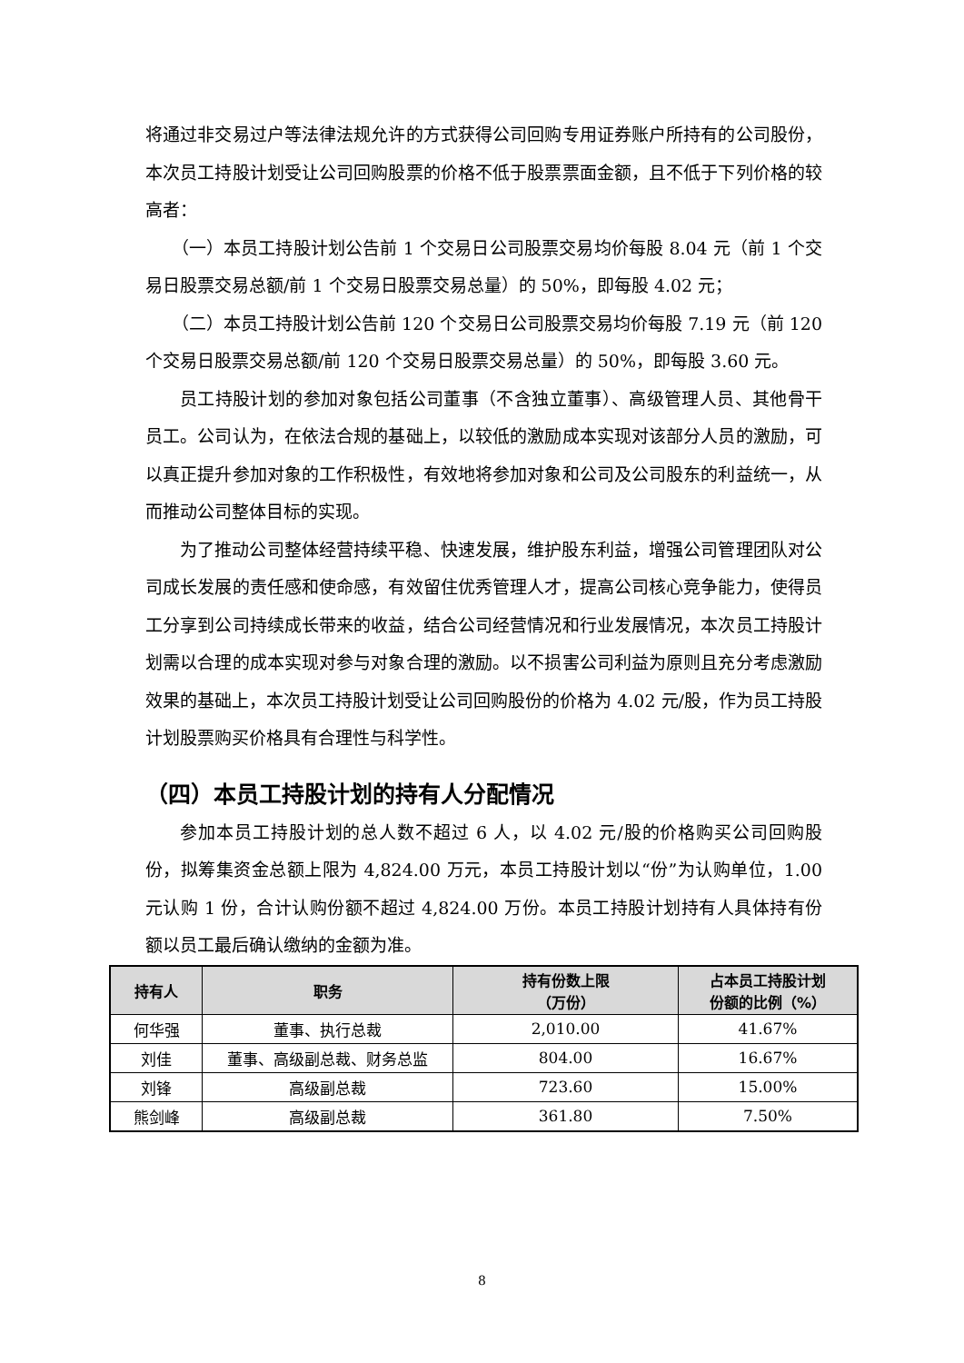将通过非交易过户等法律法规允许的方式获得公司回购专用证券账户所持有的公司股份，本次员工持股计划受让公司回购股票的价格不低于股票票面金额，且不低于下列价格的较高者：
（一）本员工持股计划公告前 1 个交易日公司股票交易均价每股 8.04 元（前 1 个交易日股票交易总额/前 1 个交易日股票交易总量）的 50%，即每股 4.02 元；
（二）本员工持股计划公告前 120 个交易日公司股票交易均价每股 7.19 元（前 120 个交易日股票交易总额/前 120 个交易日股票交易总量）的 50%，即每股 3.60 元。
员工持股计划的参加对象包括公司董事（不含独立董事）、高级管理人员、其他骨干员工。公司认为，在依法合规的基础上，以较低的激励成本实现对该部分人员的激励，可以真正提升参加对象的工作积极性，有效地将参加对象和公司及公司股东的利益统一，从而推动公司整体目标的实现。
为了推动公司整体经营持续平稳、快速发展，维护股东利益，增强公司管理团队对公司成长发展的责任感和使命感，有效留住优秀管理人才，提高公司核心竞争能力，使得员工分享到公司持续成长带来的收益，结合公司经营情况和行业发展情况，本次员工持股计划需以合理的成本实现对参与对象合理的激励。以不损害公司利益为原则且充分考虑激励效果的基础上，本次员工持股计划受让公司回购股份的价格为 4.02 元/股，作为员工持股计划股票购买价格具有合理性与科学性。
（四）本员工持股计划的持有人分配情况
参加本员工持股计划的总人数不超过 6 人，以 4.02 元/股的价格购买公司回购股份，拟筹集资金总额上限为 4,824.00 万元，本员工持股计划以“份”为认购单位，1.00 元认购 1 份，合计认购份额不超过 4,824.00 万份。本员工持股计划持有人具体持有份额以员工最后确认缴纳的金额为准。
| 持有人 | 职务 | 持有份数上限 （万份） | 占本员工持股计划 份额的比例（%） |
| --- | --- | --- | --- |
| 何华强 | 董事、执行总裁 | 2,010.00 | 41.67% |
| 刘佳 | 董事、高级副总裁、财务总监 | 804.00 | 16.67% |
| 刘锋 | 高级副总裁 | 723.60 | 15.00% |
| 熊剑峰 | 高级副总裁 | 361.80 | 7.50% |
8